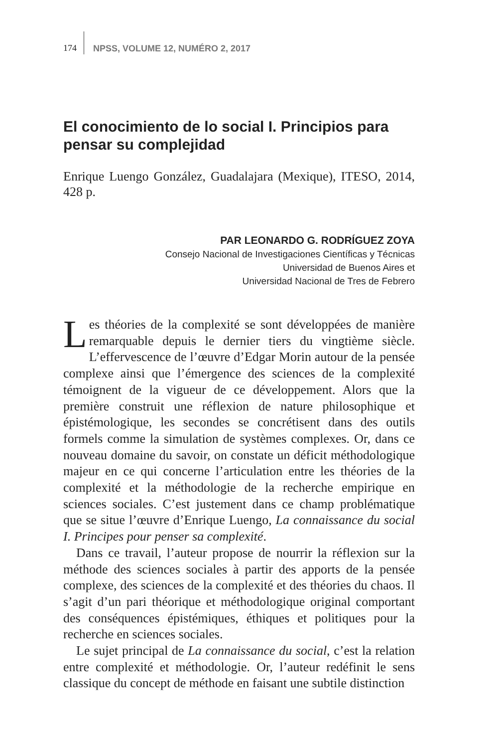174 NPSS, VOLUME 12, NUMÉRO 2, 2017
El conocimiento de lo social I. Principios para pensar su complejidad
Enrique Luengo González, Guadalajara (Mexique), ITESO, 2014, 428 p.
PAR LEONARDO G. RODRÍGUEZ ZOYA
Consejo Nacional de Investigaciones Científicas y Técnicas
Universidad de Buenos Aires et
Universidad Nacional de Tres de Febrero
Les théories de la complexité se sont développées de manière remarquable depuis le dernier tiers du vingtième siècle. L’effervescence de l’œuvre d’Edgar Morin autour de la pensée complexe ainsi que l’émergence des sciences de la complexité témoignent de la vigueur de ce développement. Alors que la première construit une réflexion de nature philosophique et épistémologique, les secondes se concrétisent dans des outils formels comme la simulation de systèmes complexes. Or, dans ce nouveau domaine du savoir, on constate un déficit méthodologique majeur en ce qui concerne l’articulation entre les théories de la complexité et la méthodologie de la recherche empirique en sciences sociales. C’est justement dans ce champ problématique que se situe l’œuvre d’Enrique Luengo, La connaissance du social I. Principes pour penser sa complexité.
Dans ce travail, l’auteur propose de nourrir la réflexion sur la méthode des sciences sociales à partir des apports de la pensée complexe, des sciences de la complexité et des théories du chaos. Il s’agit d’un pari théorique et méthodologique original comportant des conséquences épistémiques, éthiques et politiques pour la recherche en sciences sociales.
Le sujet principal de La connaissance du social, c’est la relation entre complexité et méthodologie. Or, l’auteur redéfinit le sens classique du concept de méthode en faisant une subtile distinction